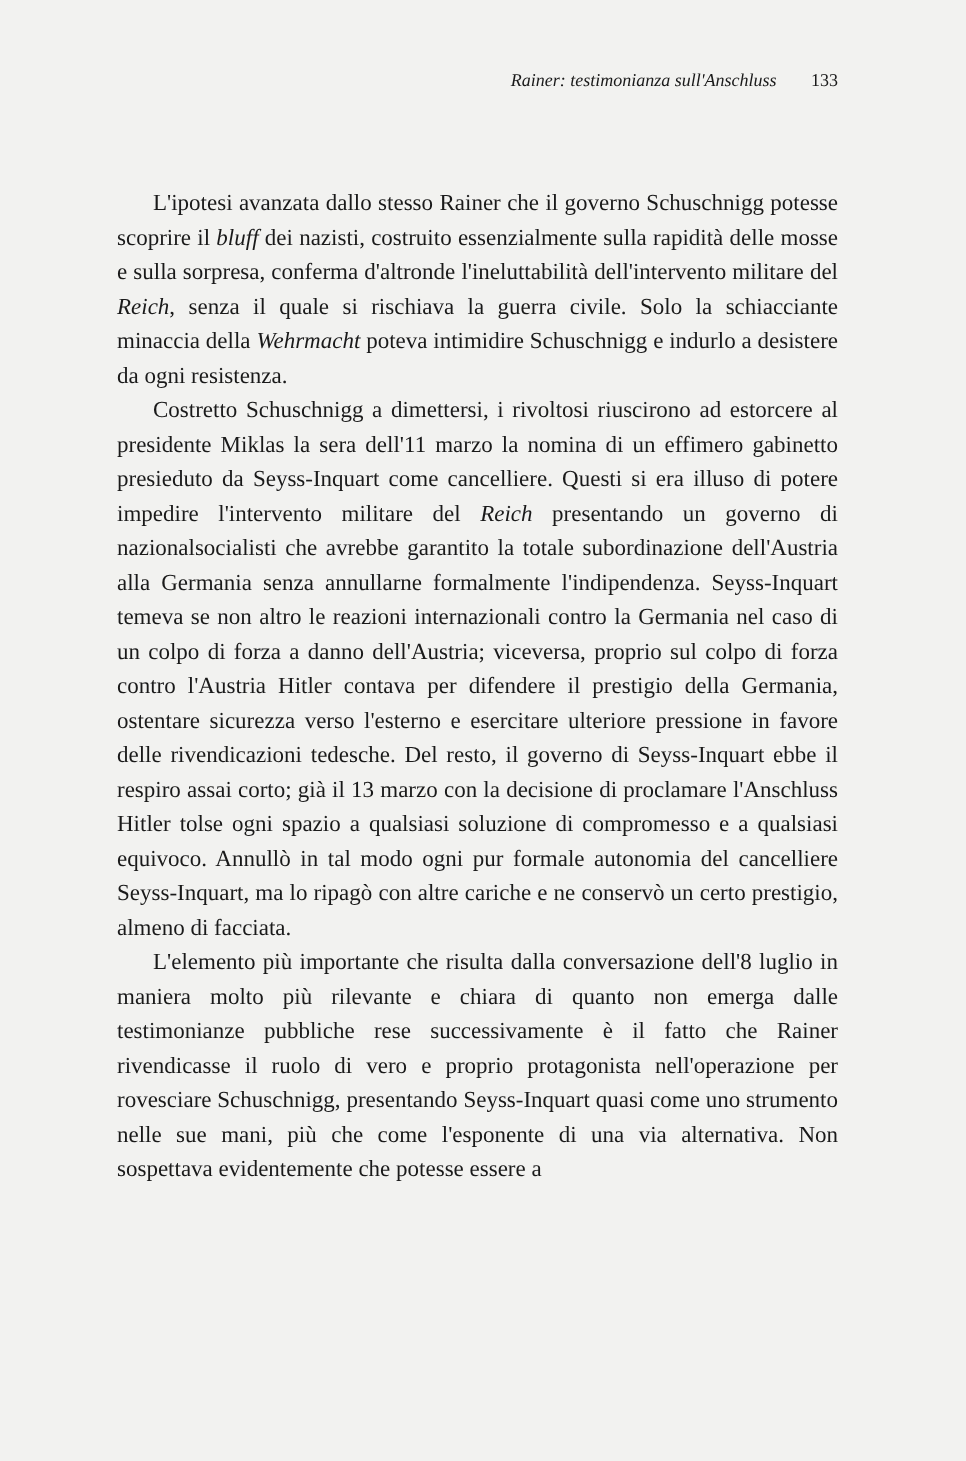Rainer: testimonianza sull'Anschluss 133
L'ipotesi avanzata dallo stesso Rainer che il governo Schuschnigg potesse scoprire il bluff dei nazisti, costruito essenzialmente sulla rapidità delle mosse e sulla sorpresa, conferma d'altronde l'ineluttabilità dell'intervento militare del Reich, senza il quale si rischiava la guerra civile. Solo la schiacciante minaccia della Wehrmacht poteva intimidire Schuschnigg e indurlo a desistere da ogni resistenza.
Costretto Schuschnigg a dimettersi, i rivoltosi riuscirono ad estorcere al presidente Miklas la sera dell'11 marzo la nomina di un effimero gabinetto presieduto da Seyss-Inquart come cancelliere. Questi si era illuso di potere impedire l'intervento militare del Reich presentando un governo di nazionalsocialisti che avrebbe garantito la totale subordinazione dell'Austria alla Germania senza annullarne formalmente l'indipendenza. Seyss-Inquart temeva se non altro le reazioni internazionali contro la Germania nel caso di un colpo di forza a danno dell'Austria; viceversa, proprio sul colpo di forza contro l'Austria Hitler contava per difendere il prestigio della Germania, ostentare sicurezza verso l'esterno e esercitare ulteriore pressione in favore delle rivendicazioni tedesche. Del resto, il governo di Seyss-Inquart ebbe il respiro assai corto; già il 13 marzo con la decisione di proclamare l'Anschluss Hitler tolse ogni spazio a qualsiasi soluzione di compromesso e a qualsiasi equivoco. Annullò in tal modo ogni pur formale autonomia del cancelliere Seyss-Inquart, ma lo ripagò con altre cariche e ne conservò un certo prestigio, almeno di facciata.
L'elemento più importante che risulta dalla conversazione dell'8 luglio in maniera molto più rilevante e chiara di quanto non emerga dalle testimonianze pubbliche rese successivamente è il fatto che Rainer rivendicasse il ruolo di vero e proprio protagonista nell'operazione per rovesciare Schuschnigg, presentando Seyss-Inquart quasi come uno strumento nelle sue mani, più che come l'esponente di una via alternativa. Non sospettava evidentemente che potesse essere a